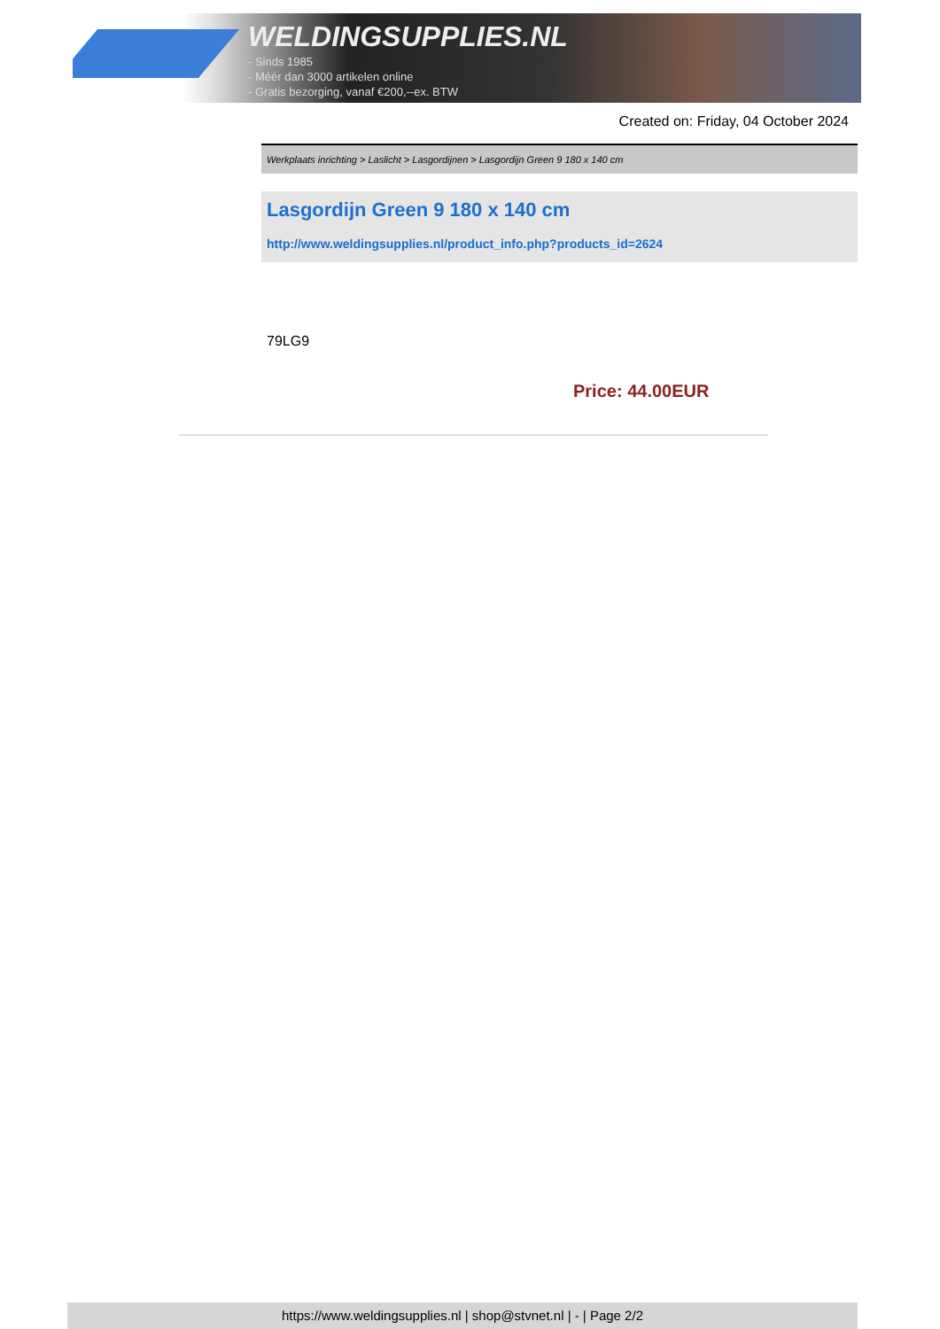WELDINGSUPPLIES.NL
- Sinds 1985
- Méér dan 3000 artikelen online
- Gratis bezorging, vanaf €200,--ex. BTW
Created on: Friday, 04 October 2024
Werkplaats inrichting > Laslicht > Lasgordijnen > Lasgordijn Green 9 180 x 140 cm
Lasgordijn Green 9 180 x 140 cm
http://www.weldingsupplies.nl/product_info.php?products_id=2624
79LG9
Price: 44.00EUR
https://www.weldingsupplies.nl | shop@stvnet.nl | - | Page 2/2